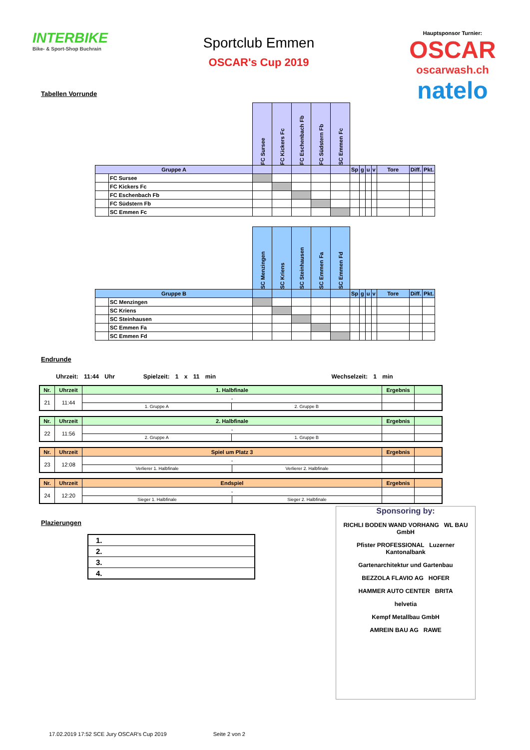INTERBIKE
Bike- & Sport-Shop Buchrain
Sportclub Emmen
OSCAR's Cup 2019
Hauptsponsor Turnier:
OSCAR
oscarwash.ch
natelo
Tabellen Vorrunde
| | | FC Sursee | FC Kickers Fc | FC Eschenbach Fb | FC Südstern Fb | SC Emmen Fc | | | | | | | |
| --- | --- | --- | --- | --- | --- | --- | --- | --- | --- | --- | --- | --- | --- |
| Gruppe A | | | | | | | Sp | g | u | v | Tore | Diff. | Pkt. |
| | FC Sursee | | | | | | | | | | | | |
| | FC Kickers Fc | | | | | | | | | | | | |
| | FC Eschenbach Fb | | | | | | | | | | | | |
| | FC Südstern Fb | | | | | | | | | | | | |
| | SC Emmen Fc | | | | | | | | | | | | |
| | | SC Menzingen | SC Kriens | SC Steinhausen | SC Emmen Fa | SC Emmen Fd | | | | | | | |
| --- | --- | --- | --- | --- | --- | --- | --- | --- | --- | --- | --- | --- | --- |
| Gruppe B | | | | | | | Sp | g | u | v | Tore | Diff. | Pkt. |
| | SC Menzingen | | | | | | | | | | | | |
| | SC Kriens | | | | | | | | | | | | |
| | SC Steinhausen | | | | | | | | | | | | |
| | SC Emmen Fa | | | | | | | | | | | | |
| | SC Emmen Fd | | | | | | | | | | | | |
Endrunde
Uhrzeit: 11:44 Uhr Spielzeit: 1 x 11 min Wechselzeit: 1 min
| Nr. | Uhrzeit | 1. Halbfinale | | Ergebnis | |
| --- | --- | --- | --- | --- | --- |
| 21 | 11:44 | - | | | |
| | | 1. Gruppe A | 2. Gruppe B | | |
| Nr. | Uhrzeit | 2. Halbfinale | | Ergebnis | |
| --- | --- | --- | --- | --- | --- |
| 22 | 11:56 | - | | | |
| | | 2. Gruppe A | 1. Gruppe B | | |
| Nr. | Uhrzeit | Spiel um Platz 3 | | Ergebnis | |
| --- | --- | --- | --- | --- | --- |
| 23 | 12:08 | - | | | |
| | | Verlierer 1. Halbfinale | Verlierer 2. Halbfinale | | |
| Nr. | Uhrzeit | Endspiel | | Ergebnis | |
| --- | --- | --- | --- | --- | --- |
| 24 | 12:20 | - | | | |
| | | Sieger 1. Halbfinale | Sieger 2. Halbfinale | | |
Plazierungen
| 1. |
| 2. |
| 3. |
| 4. |
Sponsoring by:
RICHLI BODEN WAND VORHANG WL BAU GmbH
Pfister PROFESSIONAL Luzerner Kantonalbank
Gartenarchitektur und Gartenbau
BEZZOLA FLAVIO AG HOFER
HAMMER AUTO CENTER BRITA
helvetia
Kempf Metallbau GmbH
AMREIN BAU AG RAWE
17.02.2019 17:52 SCE Jury OSCAR's Cup 2019 Seite 2 von 2